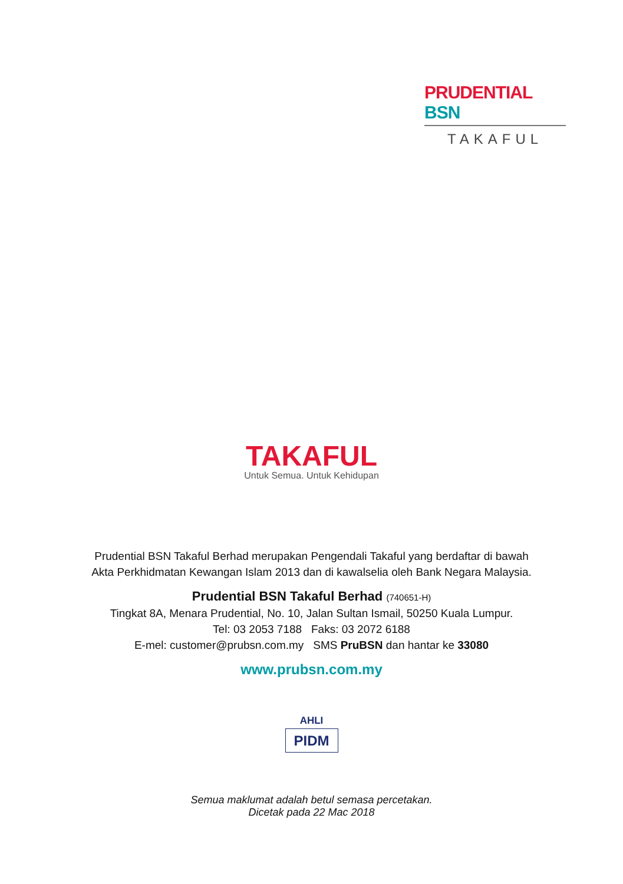PRUDENTIAL BSN
TAKAFUL
TAKAFUL
Untuk Semua. Untuk Kehidupan
Prudential BSN Takaful Berhad merupakan Pengendali Takaful yang berdaftar di bawah
Akta Perkhidmatan Kewangan Islam 2013 dan di kawalselia oleh Bank Negara Malaysia.
Prudential BSN Takaful Berhad (740651-H)
Tingkat 8A, Menara Prudential, No. 10, Jalan Sultan Ismail, 50250 Kuala Lumpur.
Tel: 03 2053 7188 Faks: 03 2072 6188
E-mel: customer@prubsn.com.my SMS PruBSN dan hantar ke 33080
www.prubsn.com.my
AHLI
PIDM
Semua maklumat adalah betul semasa percetakan.
Dicetak pada 22 Mac 2018